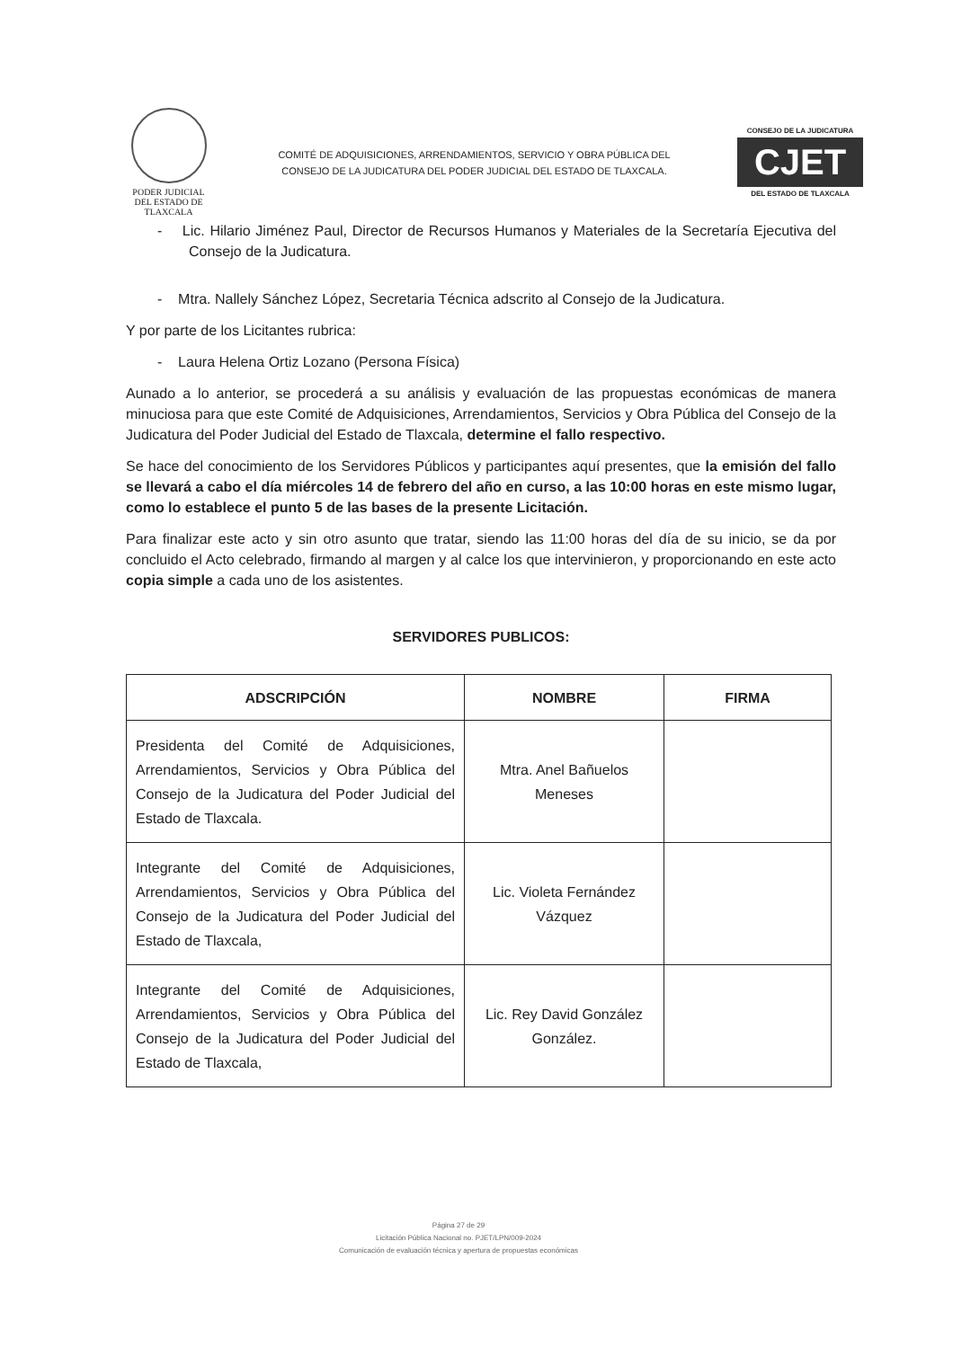PODER JUDICIAL
DEL ESTADO DE TLAXCALA
COMITÉ DE ADQUISICIONES, ARRENDAMIENTOS, SERVICIO Y OBRA PÚBLICA DEL
CONSEJO DE LA JUDICATURA DEL PODER JUDICIAL DEL ESTADO DE TLAXCALA.
CONSEJO DE LA JUDICATURA
CJET
DEL ESTADO DE TLAXCALA
- Lic. Hilario Jiménez Paul, Director de Recursos Humanos y Materiales de la Secretaría Ejecutiva del Consejo de la Judicatura.
- Mtra. Nallely Sánchez López, Secretaria Técnica adscrito al Consejo de la Judicatura.
Y por parte de los Licitantes rubrica:
- Laura Helena Ortiz Lozano (Persona Física)
Aunado a lo anterior, se procederá a su análisis y evaluación de las propuestas económicas de manera minuciosa para que este Comité de Adquisiciones, Arrendamientos, Servicios y Obra Pública del Consejo de la Judicatura del Poder Judicial del Estado de Tlaxcala, determine el fallo respectivo.
Se hace del conocimiento de los Servidores Públicos y participantes aquí presentes, que la emisión del fallo se llevará a cabo el día miércoles 14 de febrero del año en curso, a las 10:00 horas en este mismo lugar, como lo establece el punto 5 de las bases de la presente Licitación.
Para finalizar este acto y sin otro asunto que tratar, siendo las 11:00 horas del día de su inicio, se da por concluido el Acto celebrado, firmando al margen y al calce los que intervinieron, y proporcionando en este acto copia simple a cada uno de los asistentes.
SERVIDORES PUBLICOS:
| ADSCRIPCIÓN | NOMBRE | FIRMA |
| --- | --- | --- |
| Presidenta del Comité de Adquisiciones, Arrendamientos, Servicios y Obra Pública del Consejo de la Judicatura del Poder Judicial del Estado de Tlaxcala. | Mtra. Anel Bañuelos Meneses | |
| Integrante del Comité de Adquisiciones, Arrendamientos, Servicios y Obra Pública del Consejo de la Judicatura del Poder Judicial del Estado de Tlaxcala, | Lic. Violeta Fernández Vázquez | |
| Integrante del Comité de Adquisiciones, Arrendamientos, Servicios y Obra Pública del Consejo de la Judicatura del Poder Judicial del Estado de Tlaxcala, | Lic. Rey David González González. | |
Página 27 de 29
Licitación Pública Nacional no. PJET/LPN/009-2024
Comunicación de evaluación técnica y apertura de propuestas económicas